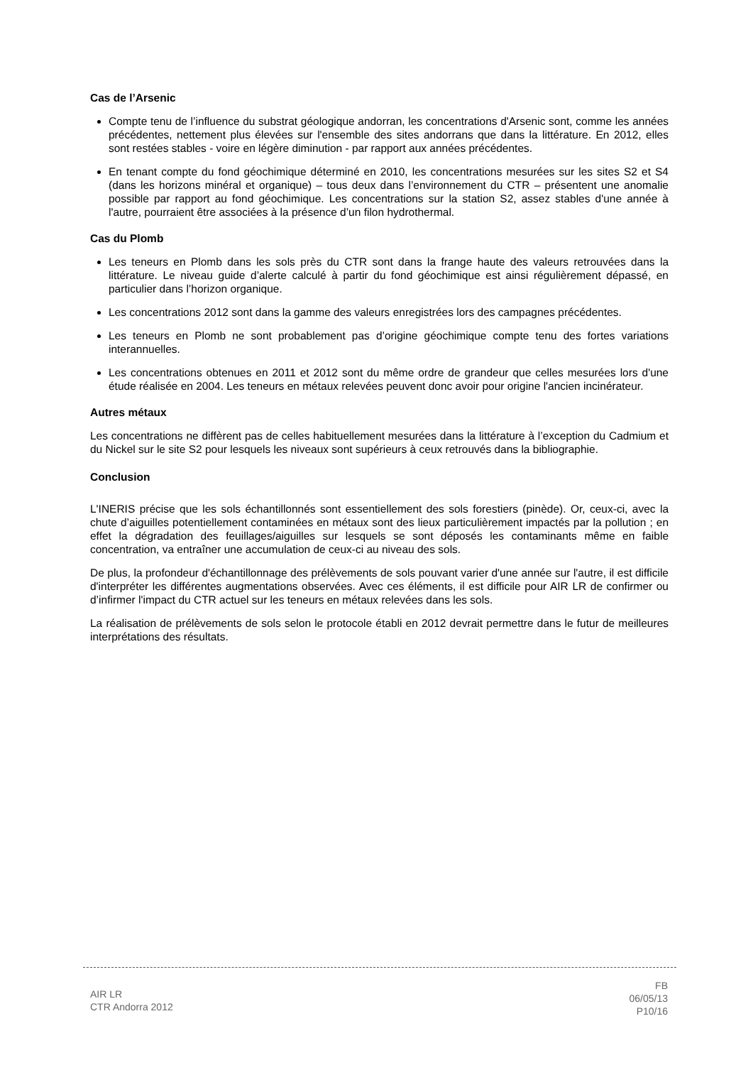Cas de l’Arsenic
Compte tenu de l’influence du substrat géologique andorran, les concentrations d'Arsenic sont, comme les années précédentes, nettement plus élevées sur l'ensemble des sites andorrans que dans la littérature. En 2012, elles sont restées stables - voire en légère diminution - par rapport aux années précédentes.
En tenant compte du fond géochimique déterminé en 2010, les concentrations mesurées sur les sites S2 et S4 (dans les horizons minéral et organique) – tous deux dans l’environnement du CTR – présentent une anomalie possible par rapport au fond géochimique. Les concentrations sur la station S2, assez stables d'une année à l'autre, pourraient être associées à la présence d’un filon hydrothermal.
Cas du Plomb
Les teneurs en Plomb dans les sols près du CTR sont dans la frange haute des valeurs retrouvées dans la littérature. Le niveau guide d’alerte calculé à partir du fond géochimique est ainsi régulièrement dépassé, en particulier dans l’horizon organique.
Les concentrations 2012 sont dans la gamme des valeurs enregistrées lors des campagnes précédentes.
Les teneurs en Plomb ne sont probablement pas d’origine géochimique compte tenu des fortes variations interannuelles.
Les concentrations obtenues en 2011 et 2012 sont du même ordre de grandeur que celles mesurées lors d'une étude réalisée en 2004. Les teneurs en métaux relevées peuvent donc avoir pour origine l'ancien incinérateur.
Autres métaux
Les concentrations ne diffèrent pas de celles habituellement mesurées dans la littérature à l’exception du Cadmium et du Nickel sur le site S2 pour lesquels les niveaux sont supérieurs à ceux retrouvés dans la bibliographie.
Conclusion
L'INERIS précise que les sols échantillonnés sont essentiellement des sols forestiers (pinède). Or, ceux-ci, avec la chute d’aiguilles potentiellement contaminées en métaux sont des lieux particulièrement impactés par la pollution ; en effet la dégradation des feuillages/aiguilles sur lesquels se sont déposés les contaminants même en faible concentration, va entraîner une accumulation de ceux-ci au niveau des sols.
De plus, la profondeur d'échantillonnage des prélèvements de sols pouvant varier d'une année sur l'autre, il est difficile d'interpréter les différentes augmentations observées. Avec ces éléments, il est difficile pour AIR LR de confirmer ou d’infirmer l'impact du CTR actuel sur les teneurs en métaux relevées dans les sols.
La réalisation de prélèvements de sols selon le protocole établi en 2012 devrait permettre dans le futur de meilleures interprétations des résultats.
AIR LR
CTR Andorra 2012
FB
06/05/13
P10/16